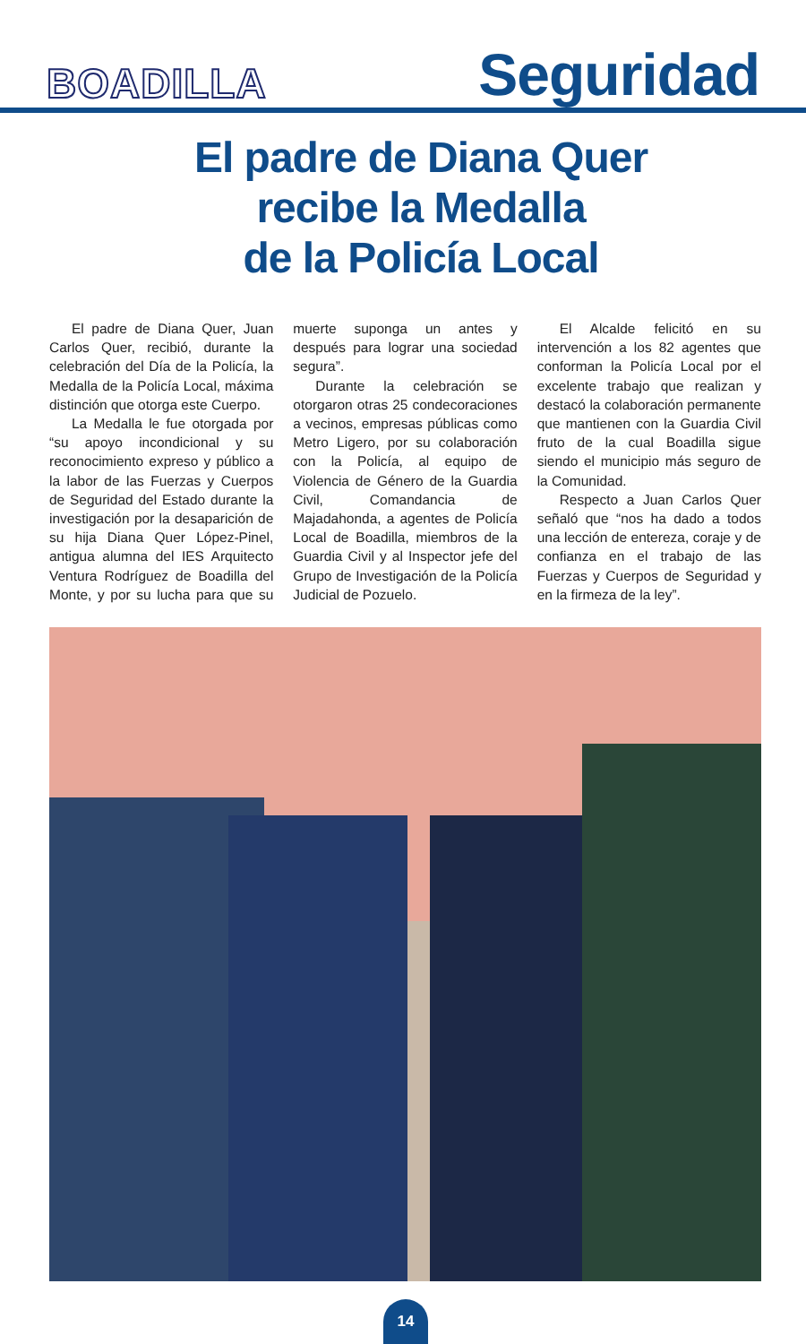BOADILLA
Seguridad
El padre de Diana Quer
recibe la Medalla
de la Policía Local
El padre de Diana Quer, Juan Carlos Quer, recibió, durante la celebración del Día de la Policía, la Medalla de la Policía Local, máxima distinción que otorga este Cuerpo.
La Medalla le fue otorgada por “su apoyo incondicional y su reconocimiento expreso y público a la labor de las Fuerzas y Cuerpos de Seguridad del Estado durante la investigación por la desaparición de su hija Diana Quer López-Pinel, antigua alumna del IES Arquitecto Ventura Rodríguez de Boadilla del Monte, y por su lucha para que su muerte suponga un antes y después para lograr una sociedad segura”.
Durante la celebración se otorgaron otras 25 condecoraciones a vecinos, empresas públicas como Metro Ligero, por su colaboración con la Policía, al equipo de Violencia de Género de la Guardia Civil, Comandancia de Majadahonda, a agentes de Policía Local de Boadilla, miembros de la Guardia Civil y al Inspector jefe del Grupo de Investigación de la Policía Judicial de Pozuelo.
El Alcalde felicitó en su intervención a los 82 agentes que conforman la Policía Local por el excelente trabajo que realizan y destacó la colaboración permanente que mantienen con la Guardia Civil fruto de la cual Boadilla sigue siendo el municipio más seguro de la Comunidad.
Respecto a Juan Carlos Quer señaló que “nos ha dado a todos una lección de entereza, coraje y de confianza en el trabajo de las Fuerzas y Cuerpos de Seguridad y en la firmeza de la ley”.
14